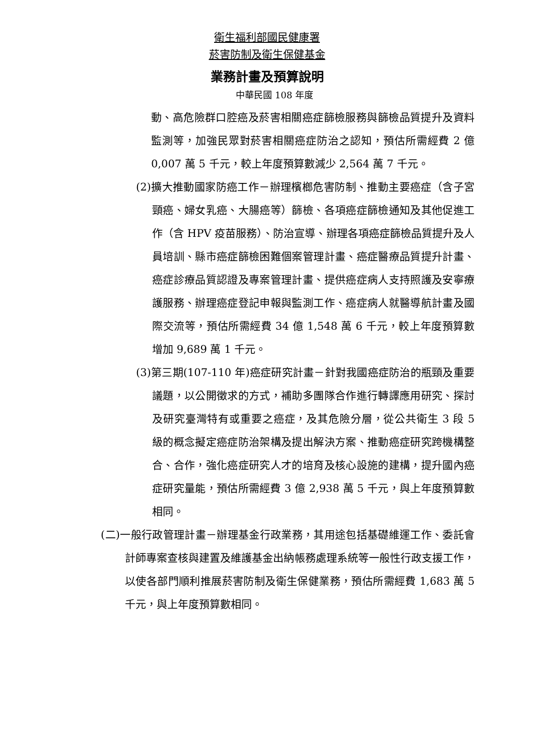衛生福利部國民健康署
菸害防制及衛生保健基金
業務計畫及預算說明
中華民國 108 年度
動、高危險群口腔癌及菸害相關癌症篩檢服務與篩檢品質提升及資料監測等，加強民眾對菸害相關癌症防治之認知，預估所需經費 2 億 0,007 萬 5 千元，較上年度預算數減少 2,564 萬 7 千元。
(2)擴大推動國家防癌工作－辦理檳榔危害防制、推動主要癌症（含子宮頸癌、婦女乳癌、大腸癌等）篩檢、各項癌症篩檢通知及其他促進工作（含 HPV 疫苗服務）、防治宣導、辦理各項癌症篩檢品質提升及人員培訓、縣市癌症篩檢困難個案管理計畫、癌症醫療品質提升計畫、癌症診療品質認證及專案管理計畫、提供癌症病人支持照護及安寧療護服務、辦理癌症登記申報與監測工作、癌症病人就醫導航計畫及國際交流等，預估所需經費 34 億 1,548 萬 6 千元，較上年度預算數增加 9,689 萬 1 千元。
(3)第三期(107-110 年)癌症研究計畫－針對我國癌症防治的瓶頸及重要議題，以公開徵求的方式，補助多團隊合作進行轉譯應用研究、探討及研究臺灣特有或重要之癌症，及其危險分層，從公共衛生 3 段 5 級的概念擬定癌症防治架構及提出解決方案、推動癌症研究跨機構整合、合作，強化癌症研究人才的培育及核心設施的建構，提升國內癌症研究量能，預估所需經費 3 億 2,938 萬 5 千元，與上年度預算數相同。
(二)一般行政管理計畫－辦理基金行政業務，其用途包括基礎維運工作、委託會計師專案查核與建置及維護基金出納帳務處理系統等一般性行政支援工作，以使各部門順利推展菸害防制及衛生保健業務，預估所需經費 1,683 萬 5 千元，與上年度預算數相同。